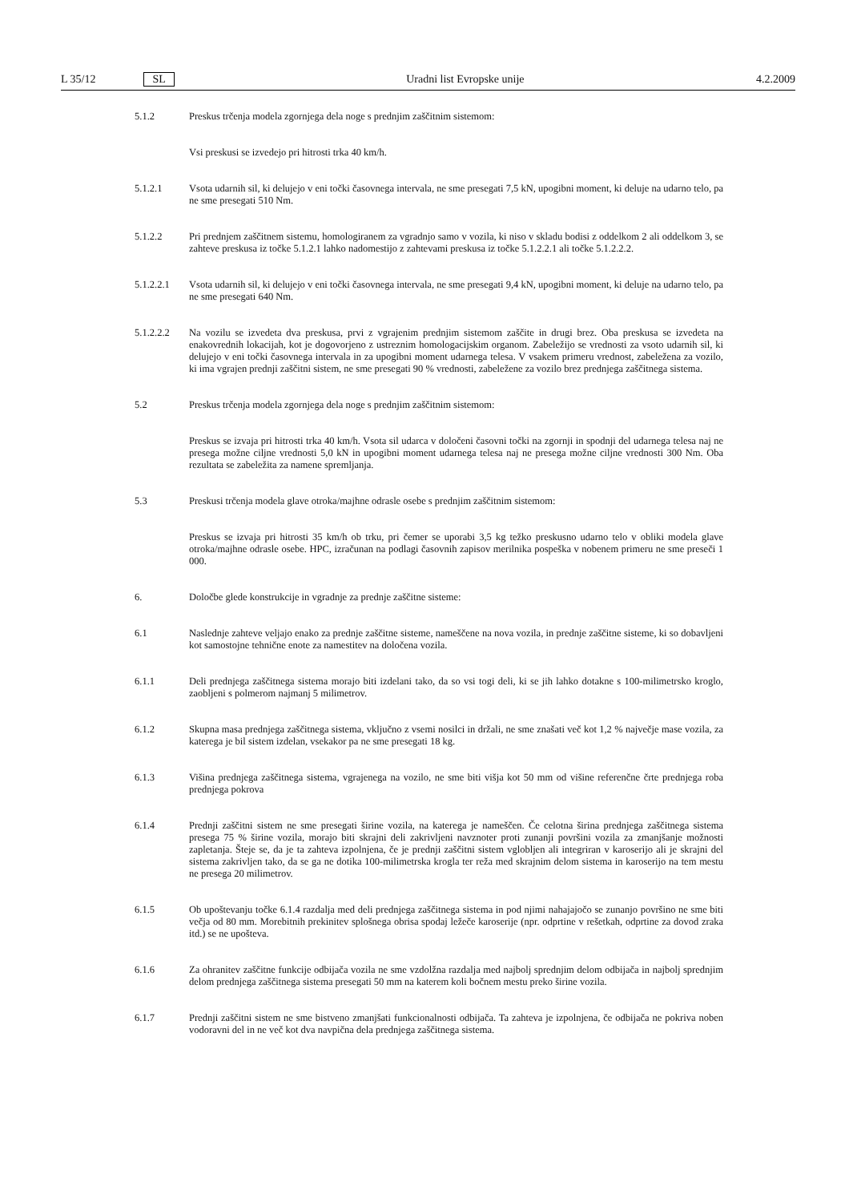L 35/12 SL Uradni list Evropske unije 4.2.2009
5.1.2 Preskus trčenja modela zgornjega dela noge s prednjim zaščitnim sistemom:
Vsi preskusi se izvedejo pri hitrosti trka 40 km/h.
5.1.2.1 Vsota udarnih sil, ki delujejo v eni točki časovnega intervala, ne sme presegati 7,5 kN, upogibni moment, ki deluje na udarno telo, pa ne sme presegati 510 Nm.
5.1.2.2 Pri prednjem zaščitnem sistemu, homologiranem za vgradnjo samo v vozila, ki niso v skladu bodisi z oddelkom 2 ali oddelkom 3, se zahteve preskusa iz točke 5.1.2.1 lahko nadomestijo z zahtevami preskusa iz točke 5.1.2.2.1 ali točke 5.1.2.2.2.
5.1.2.2.1 Vsota udarnih sil, ki delujejo v eni točki časovnega intervala, ne sme presegati 9,4 kN, upogibni moment, ki deluje na udarno telo, pa ne sme presegati 640 Nm.
5.1.2.2.2 Na vozilu se izvedeta dva preskusa, prvi z vgrajenim prednjim sistemom zaščite in drugi brez. Oba preskusa se izvedeta na enakovrednih lokacijah, kot je dogovorjeno z ustreznim homologacijskim organom. Zabeležijo se vrednosti za vsoto udarnih sil, ki delujejo v eni točki časovnega intervala in za upogibni moment udarnega telesa. V vsakem primeru vrednost, zabeležena za vozilo, ki ima vgrajen prednji zaščitni sistem, ne sme presegati 90 % vrednosti, zabeležene za vozilo brez prednjega zaščitnega sistema.
5.2 Preskus trčenja modela zgornjega dela noge s prednjim zaščitnim sistemom:
Preskus se izvaja pri hitrosti trka 40 km/h. Vsota sil udarca v določeni časovni točki na zgornji in spodnji del udarnega telesa naj ne presega možne ciljne vrednosti 5,0 kN in upogibni moment udarnega telesa naj ne presega možne ciljne vrednosti 300 Nm. Oba rezultata se zabeležita za namene spremljanja.
5.3 Preskusi trčenja modela glave otroka/majhne odrasle osebe s prednjim zaščitnim sistemom:
Preskus se izvaja pri hitrosti 35 km/h ob trku, pri čemer se uporabi 3,5 kg težko preskusno udarno telo v obliki modela glave otroka/majhne odrasle osebe. HPC, izračunan na podlagi časovnih zapisov merilnika pospeška v nobenem primeru ne sme preseči 1 000.
6. Določbe glede konstrukcije in vgradnje za prednje zaščitne sisteme:
6.1 Naslednje zahteve veljajo enako za prednje zaščitne sisteme, nameščene na nova vozila, in prednje zaščitne sisteme, ki so dobavljeni kot samostojne tehnične enote za namestitev na določena vozila.
6.1.1 Deli prednjega zaščitnega sistema morajo biti izdelani tako, da so vsi togi deli, ki se jih lahko dotakne s 100-milimetrsko kroglo, zaobljeni s polmerom najmanj 5 milimetrov.
6.1.2 Skupna masa prednjega zaščitnega sistema, vključno z vsemi nosilci in držali, ne sme znašati več kot 1,2 % največje mase vozila, za katerega je bil sistem izdelan, vsekakor pa ne sme presegati 18 kg.
6.1.3 Višina prednjega zaščitnega sistema, vgrajenega na vozilo, ne sme biti višja kot 50 mm od višine referenčne črte prednjega roba prednjega pokrova
6.1.4 Prednji zaščitni sistem ne sme presegati širine vozila, na katerega je nameščen. Če celotna širina prednjega zaščitnega sistema presega 75 % širine vozila, morajo biti skrajni deli zakrivljeni navznoter proti zunanji površini vozila za zmanjšanje možnosti zapletanja. Šteje se, da je ta zahteva izpolnjena, če je prednji zaščitni sistem vgloblјen ali integriran v karoserijo ali je skrajni del sistema zakrivljen tako, da se ga ne dotika 100-milimetrska krogla ter reža med skrajnim delom sistema in karoserijo na tem mestu ne presega 20 milimetrov.
6.1.5 Ob upoštevanju točke 6.1.4 razdalja med deli prednjega zaščitnega sistema in pod njimi nahajajočo se zunanjo površino ne sme biti večja od 80 mm. Morebitnih prekinitev splošnega obrisa spodaj ležeče karoserije (npr. odprtine v rešetkah, odprtine za dovod zraka itd.) se ne upošteva.
6.1.6 Za ohranitev zaščitne funkcije odbijača vozila ne sme vzdolžna razdalja med najbolj sprednjim delom odbijača in najbolj sprednjim delom prednjega zaščitnega sistema presegati 50 mm na katerem koli bočnem mestu preko širine vozila.
6.1.7 Prednji zaščitni sistem ne sme bistveno zmanjšati funkcionalnosti odbijača. Ta zahteva je izpolnjena, če odbijača ne pokriva noben vodoravni del in ne več kot dva navpična dela prednjega zaščitnega sistema.